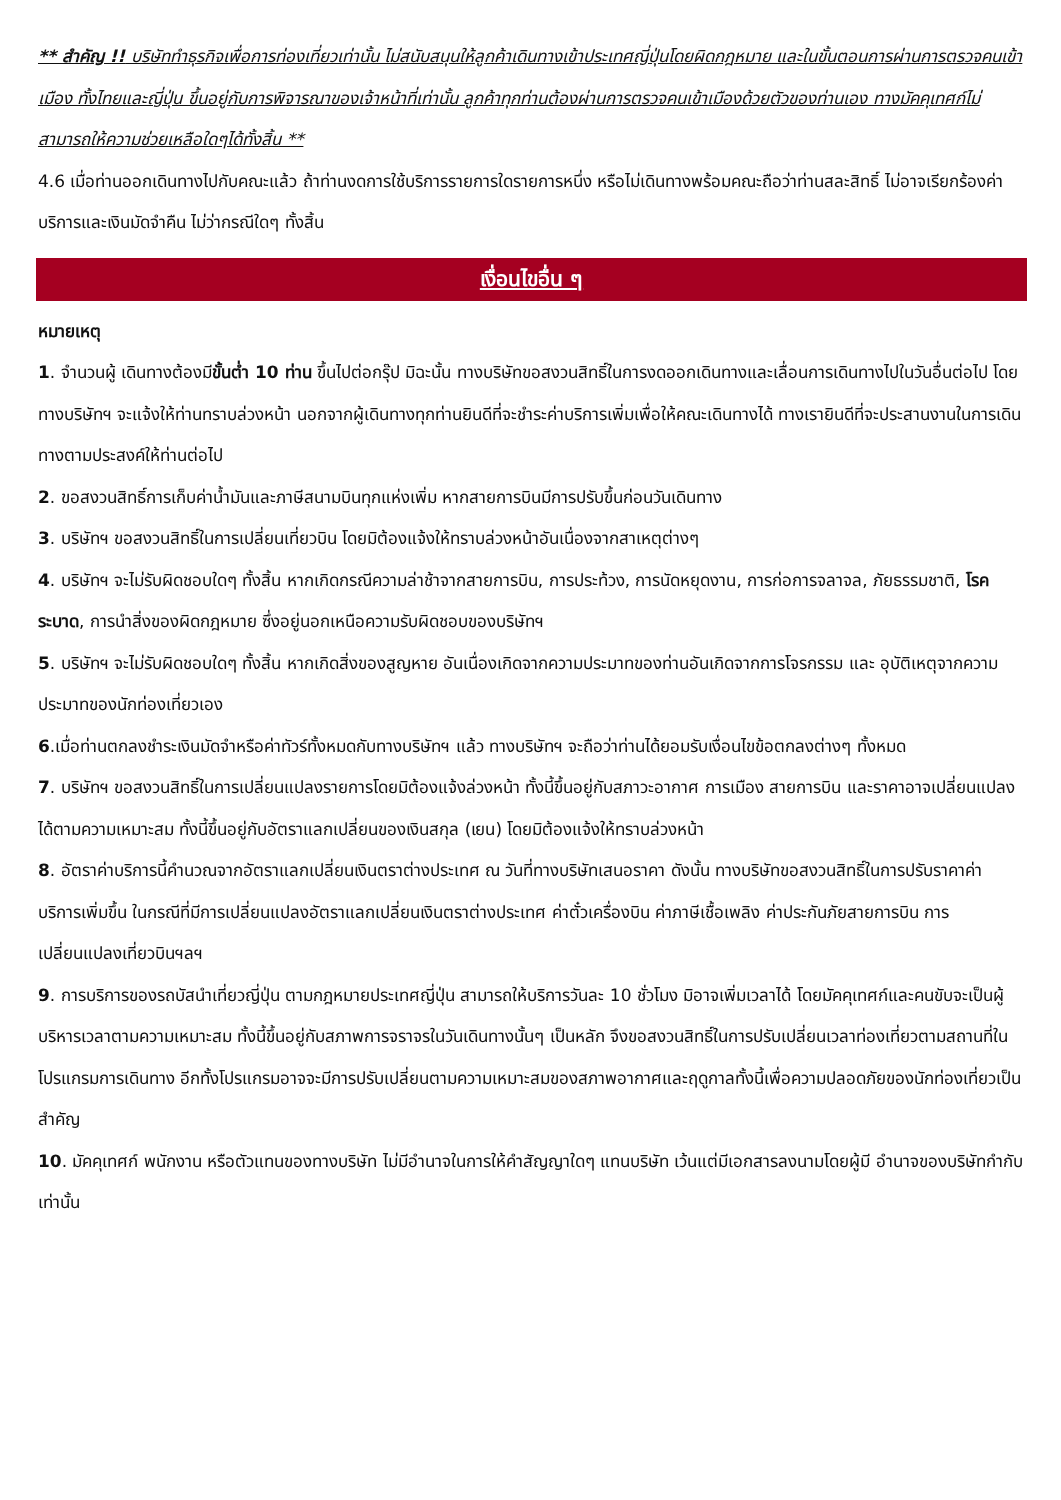** สำคัญ !! บริษัททำธุรกิจเพื่อการท่องเที่ยวเท่านั้น ไม่สนับสนุนให้ลูกค้าเดินทางเข้าประเทศญี่ปุ่นโดยผิดกฎหมาย และในขั้นตอนการผ่านการตรวจคนเข้าเมือง ทั้งไทยและญี่ปุ่น ขึ้นอยู่กับการพิจารณาของเจ้าหน้าที่เท่านั้น ลูกค้าทุกท่านต้องผ่านการตรวจคนเข้าเมืองด้วยตัวของท่านเอง ทางมัคคุเทศก์ไม่สามารถให้ความช่วยเหลือใดๆได้ทั้งสิ้น **
4.6 เมื่อท่านออกเดินทางไปกับคณะแล้ว ถ้าท่านงดการใช้บริการรายการใดรายการหนึ่ง หรือไม่เดินทางพร้อมคณะถือว่าท่านสละสิทธิ์ ไม่อาจเรียกร้องค่าบริการและเงินมัดจำคืน ไม่ว่ากรณีใดๆ ทั้งสิ้น
เงื่อนไขอื่น ๆ
หมายเหตุ
1. จำนวนผู้ เดินทางต้องมีขั้นต่ำ 10 ท่าน ขึ้นไปต่อกรุ๊ป มิฉะนั้น ทางบริษัทขอสงวนสิทธิ์ในการงดออกเดินทางและเลื่อนการเดินทางไปในวันอื่นต่อไป โดยทางบริษัทฯ จะแจ้งให้ท่านทราบล่วงหน้า นอกจากผู้เดินทางทุกท่านยินดีที่จะชำระค่าบริการเพิ่มเพื่อให้คณะเดินทางได้ ทางเรายินดีที่จะประสานงานในการเดินทางตามประสงค์ให้ท่านต่อไป
2. ขอสงวนสิทธิ์การเก็บค่าน้ำมันและภาษีสนามบินทุกแห่งเพิ่ม หากสายการบินมีการปรับขึ้นก่อนวันเดินทาง
3. บริษัทฯ ขอสงวนสิทธิ์ในการเปลี่ยนเที่ยวบิน โดยมิต้องแจ้งให้ทราบล่วงหน้าอันเนื่องจากสาเหตุต่างๆ
4. บริษัทฯ จะไม่รับผิดชอบใดๆ ทั้งสิ้น หากเกิดกรณีความล่าช้าจากสายการบิน, การประท้วง, การนัดหยุดงาน, การก่อการจลาจล, ภัยธรรมชาติ, โรคระบาด, การนำสิ่งของผิดกฎหมาย ซึ่งอยู่นอกเหนือความรับผิดชอบของบริษัทฯ
5. บริษัทฯ จะไม่รับผิดชอบใดๆ ทั้งสิ้น หากเกิดสิ่งของสูญหาย อันเนื่องเกิดจากความประมาทของท่านอันเกิดจากการโจรกรรม และ อุบัติเหตุจากความประมาทของนักท่องเที่ยวเอง
6.เมื่อท่านตกลงชำระเงินมัดจำหรือค่าทัวร์ทั้งหมดกับทางบริษัทฯ แล้ว ทางบริษัทฯ จะถือว่าท่านได้ยอมรับเงื่อนไขข้อตกลงต่างๆ ทั้งหมด
7. บริษัทฯ ขอสงวนสิทธิ์ในการเปลี่ยนแปลงรายการโดยมิต้องแจ้งล่วงหน้า ทั้งนี้ขึ้นอยู่กับสภาวะอากาศ การเมือง สายการบิน และราคาอาจเปลี่ยนแปลงได้ตามความเหมาะสม ทั้งนี้ขึ้นอยู่กับอัตราแลกเปลี่ยนของเงินสกุล (เยน) โดยมิต้องแจ้งให้ทราบล่วงหน้า
8. อัตราค่าบริการนี้คำนวณจากอัตราแลกเปลี่ยนเงินตราต่างประเทศ ณ วันที่ทางบริษัทเสนอราคา ดังนั้น ทางบริษัทขอสงวนสิทธิ์ในการปรับราคาค่าบริการเพิ่มขึ้น ในกรณีที่มีการเปลี่ยนแปลงอัตราแลกเปลี่ยนเงินตราต่างประเทศ ค่าตั๋วเครื่องบิน ค่าภาษีเชื้อเพลิง ค่าประกันภัยสายการบิน การเปลี่ยนแปลงเที่ยวบินฯลฯ
9. การบริการของรถบัสนำเที่ยวญี่ปุ่น ตามกฎหมายประเทศญี่ปุ่น สามารถให้บริการวันละ 10 ชั่วโมง มิอาจเพิ่มเวลาได้ โดยมัคคุเทศก์และคนขับจะเป็นผู้บริหารเวลาตามความเหมาะสม ทั้งนี้ขึ้นอยู่กับสภาพการจราจรในวันเดินทางนั้นๆ เป็นหลัก จึงขอสงวนสิทธิ์ในการปรับเปลี่ยนเวลาท่องเที่ยวตามสถานที่ในโปรแกรมการเดินทาง อีกทั้งโปรแกรมอาจจะมีการปรับเปลี่ยนตามความเหมาะสมของสภาพอากาศและฤดูกาลทั้งนี้เพื่อความปลอดภัยของนักท่องเที่ยวเป็นสำคัญ
10. มัคคุเทศก์ พนักงาน หรือตัวแทนของทางบริษัท ไม่มีอำนาจในการให้คำสัญญาใดๆ แทนบริษัท เว้นแต่มีเอกสารลงนามโดยผู้มี อำนาจของบริษัทกำกับเท่านั้น